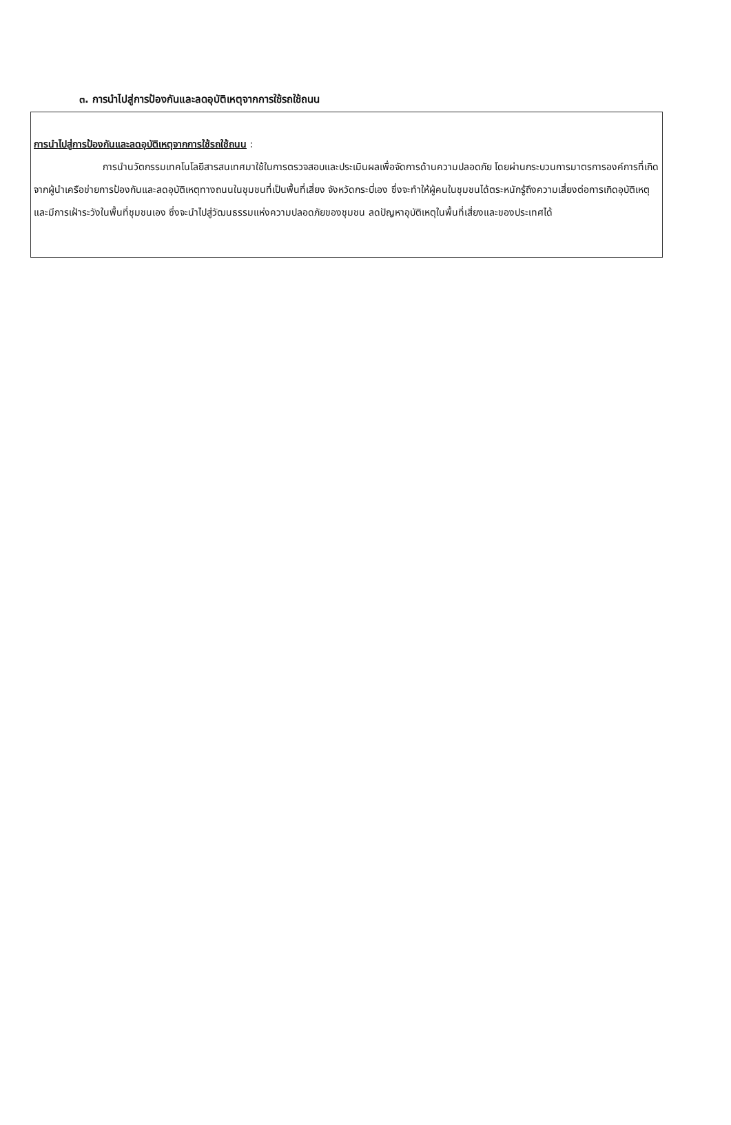๓. การนำไปสู่การป้องกันและลดอุบัติเหตุจากการใช้รถใช้ถนน
การนำไปสู่การป้องกันและลดอุบัติเหตุจากการใช้รถใช้ถนน :
การนำนวัตกรรมเทคโนโลยีสารสนเทศมาใช้ในการตรวจสอบและประเมินผลเพื่อจัดการด้านความปลอดภัย โดยผ่านกระบวนการมาตรการองค์การที่เกิดจากผู้นำเครือข่ายการป้องกันและลดอุบัติเหตุทางถนนในชุมชนที่เป็นพื้นที่เสี่ยง จังหวัดกระบี่เอง ซึ่งจะทำให้ผู้คนในชุมชนได้ตระหนักรู้ถึงความเสี่ยงต่อการเกิดอุบัติเหตุและมีการเฝ้าระวังในพื้นที่ชุมชนเอง ซึ่งจะนำไปสู่วัฒนธรรมแห่งความปลอดภัยของชุมชน ลดปัญหาอุบัติเหตุในพื้นที่เสี่ยงและของประเทศได้